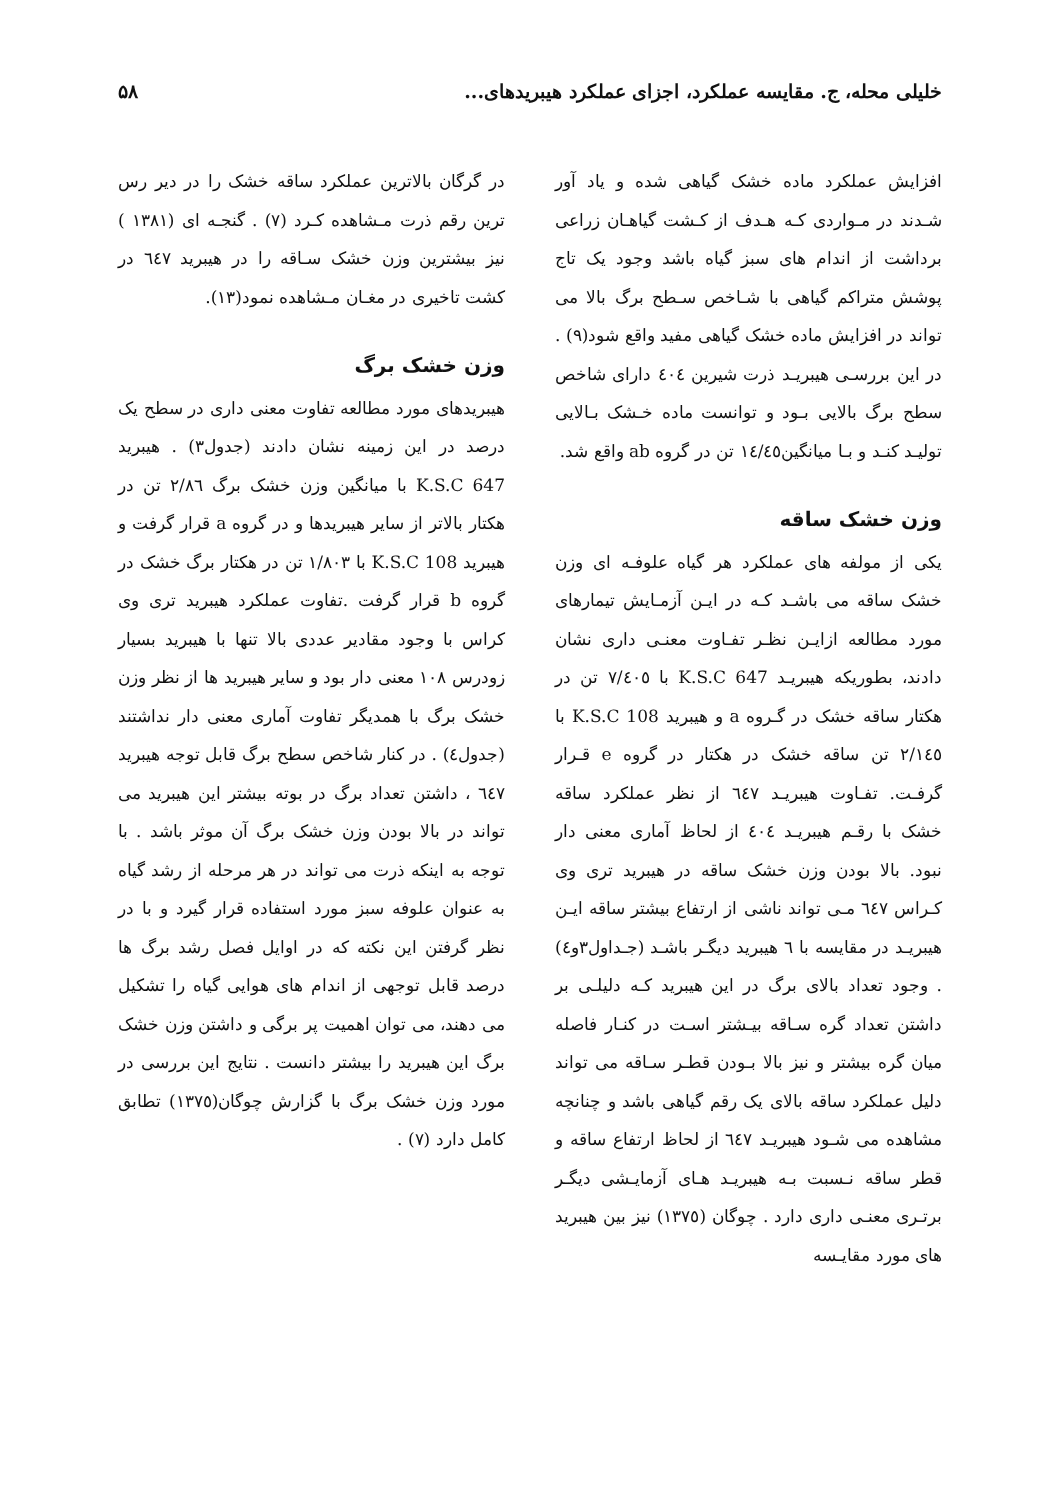خلیلی محله، ج. مقایسه عملکرد، اجزای عملکرد هیبریدهای... ۵۸
افزایش عملکرد ماده خشک گیاهی شده و یاد آور شـدند در مـواردی کـه هـدف از کـشت گیاهـان زراعی برداشت از اندام های سبز گیاه باشد وجود یک تاج پوشش متراکم گیاهی با شـاخص سـطح برگ بالا می تواند در افزایش ماده خشک گیاهی مفید واقع شود(۹) . در این بررسـی هیبریـد ذرت شیرین ٤٠٤ دارای شاخص سطح برگ بالایی بـود و توانست ماده خـشک بـالایی تولیـد کنـد و بـا میانگین١٤/٤٥ تن در گروه ab واقع شد.
وزن خشک ساقه
یکی از مولفه های عملکرد هر گیاه علوفـه ای وزن خشک ساقه می باشـد کـه در ایـن آزمـایش تیمارهای مورد مطالعه ازایـن نظـر تفـاوت معنـی داری نشان دادند، بطوریکه هیبریـد K.S.C 647 با ٧/٤٠٥ تن در هکتار ساقه خشک در گـروه a و هیبرید K.S.C 108 با ٢/١٤٥ تن ساقه خشک در هکتار در گروه e قـرار گرفـت. تفـاوت هیبریـد ٦٤٧ از نظر عملکرد ساقه خشک با رقـم هیبریـد ٤٠٤ از لحاظ آماری معنی دار نبود. بالا بودن وزن خشک ساقه در هیبرید تری وی کـراس ٦٤٧ مـی تواند ناشی از ارتفاع بیشتر ساقه ایـن هیبریـد در مقایسه با ٦ هیبرید دیگـر باشـد (جـداول٣و٤) . وجود تعداد بالای برگ در این هیبرید کـه دلیلـی بر داشتن تعداد گره سـاقه بیـشتر اسـت در کنـار فاصله میان گره بیشتر و نیز بالا بـودن قطـر سـاقه می تواند دلیل عملکرد ساقه بالای یک رقم گیاهی باشد و چنانچه مشاهده می شـود هیبریـد ٦٤٧ از لحاظ ارتفاع ساقه و قطر ساقه نـسبت بـه هیبریـد هـای آزمایـشی دیگـر برتـری معنـی داری دارد . چوگان (١٣٧٥) نیز بین هیبرید های مورد مقایـسه
در گرگان بالاترین عملکرد ساقه خشک را در دیر رس ترین رقم ذرت مـشاهده کـرد (٧) . گنجـه ای (١٣٨١ ) نیز بیشترین وزن خشک سـاقه را در هیبرید ٦٤٧ در کشت تاخیری در مغـان مـشاهده نمود(١٣).
وزن خشک برگ
هیبریدهای مورد مطالعه تفاوت معنی داری در سطح یک درصد در این زمینه نشان دادند (جدول٣) . هیبرید K.S.C 647 با میانگین وزن خشک برگ ٢/٨٦ تن در هکتار بالاتر از سایر هیبریدها و در گروه a قرار گرفت و هیبرید K.S.C 108 با ١/٨٠٣ تن در هکتار برگ خشک در گروه b قرار گرفت .تفاوت عملکرد هیبرید تری وی کراس با وجود مقادیر عددی بالا تنها با هیبرید بسیار زودرس ١٠٨ معنی دار بود و سایر هیبرید ها از نظر وزن خشک برگ با همدیگر تفاوت آماری معنی دار نداشتند (جدول٤) . در کنار شاخص سطح برگ قابل توجه هیبرید ٦٤٧ ، داشتن تعداد برگ در بوته بیشتر این هیبرید می تواند در بالا بودن وزن خشک برگ آن موثر باشد . با توجه به اینکه ذرت می تواند در هر مرحله از رشد گیاه به عنوان علوفه سبز مورد استفاده قرار گیرد و با در نظر گرفتن این نکته که در اوایل فصل رشد برگ ها درصد قابل توجهی از اندام های هوایی گیاه را تشکیل می دهند، می توان اهمیت پر برگی و داشتن وزن خشک برگ این هیبرید را بیشتر دانست . نتایج این بررسی در مورد وزن خشک برگ با گزارش چوگان(١٣٧٥) تطابق کامل دارد (٧) .